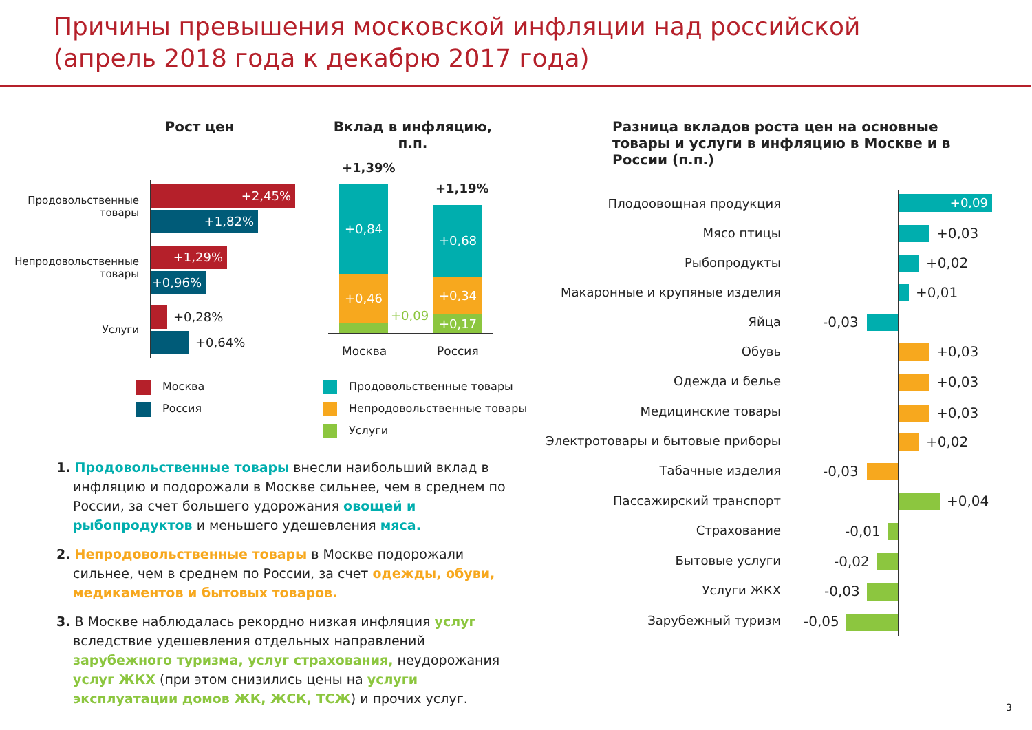Причины превышения московской инфляции над российской
(апрель 2018 года к декабрю 2017 года)
Рост цен Вклад в инфляцию, п.п.
Разница вкладов роста цен на основные товары и услуги в инфляцию в Москве и в России (п.п.)
Продовольственные товары
Непродовольственные товары
Услуги
+2,45%
+1,82%
+1,29%
+0,96%
+0,28%
+0,64%
Москва
Россия
+1,39%
+1,19%
+0,84
+0,46
+0,09
+0,68
+0,34
+0,17
Москва Россия
Продовольственные товары
Непродовольственные товары
Услуги
1. Продовольственные товары внесли наибольший вклад в инфляцию и подорожали в Москве сильнее, чем в среднем по России, за счет большего удорожания овощей и рыбопродуктов и меньшего удешевления мяса.
2. Непродовольственные товары в Москве подорожали сильнее, чем в среднем по России, за счет одежды, обуви, медикаментов и бытовых товаров.
3. В Москве наблюдалась рекордно низкая инфляция услуг вследствие удешевления отдельных направлений зарубежного туризма, услуг страхования, неудорожания услуг ЖКХ (при этом снизились цены на услуги эксплуатации домов ЖК, ЖСК, ТСЖ) и прочих услуг.
Плодоовощная продукция +0,09
Мясо птицы +0,03
Рыбопродукты +0,02
Макаронные и крупяные изделия +0,01
Яйца -0,03
Обувь +0,03
Одежда и белье +0,03
Медицинские товары +0,03
Электротовары и бытовые приборы +0,02
Табачные изделия -0,03
Пассажирский транспорт +0,04
Страхование -0,01
Бытовые услуги -0,02
Услуги ЖКХ -0,03
Зарубежный туризм -0,05
3